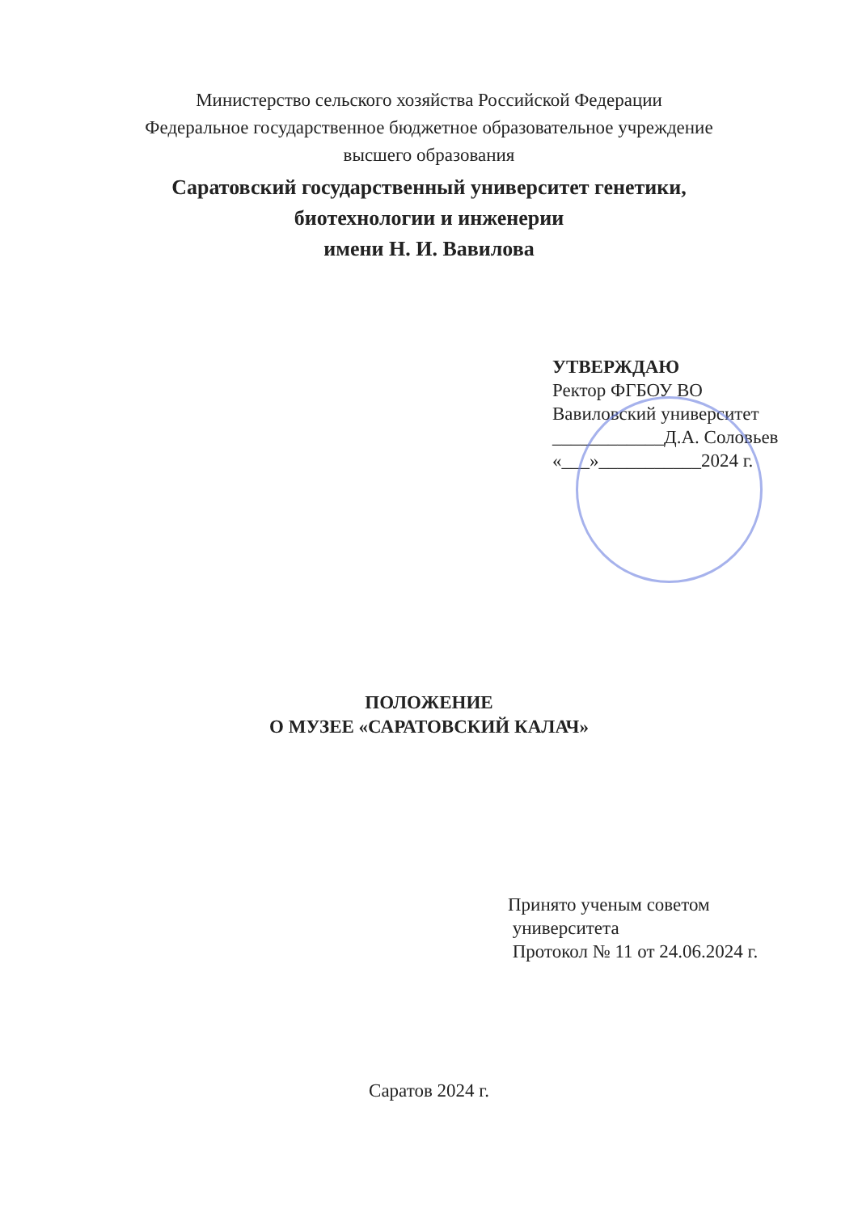Министерство сельского хозяйства Российской Федерации
Федеральное государственное бюджетное образовательное учреждение
высшего образования
Саратовский государственный университет генетики,
биотехнологии и инженерии
имени Н. И. Вавилова
УТВЕРЖДАЮ
Ректор ФГБОУ ВО
Вавиловский университет
____________Д.А. Соловьев
«___»___________2024 г.
ПОЛОЖЕНИЕ
О МУЗЕЕ «САРАТОВСКИЙ КАЛАЧ»
Принято ученым советом
университета
Протокол № 11 от 24.06.2024 г.
Саратов 2024 г.